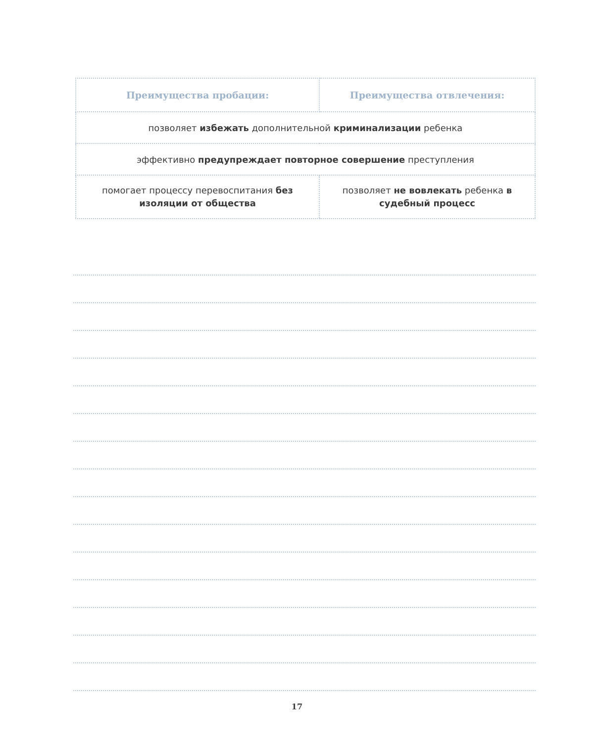| Преимущества пробации: | Преимущества отвлечения: |
| --- | --- |
| позволяет избежать дополнительной криминализации ребенка | |
| эффективно предупреждает повторное совершение преступления | |
| помогает процессу перевоспитания без изоляции от общества | позволяет не вовлекать ребенка в судебный процесс |
17